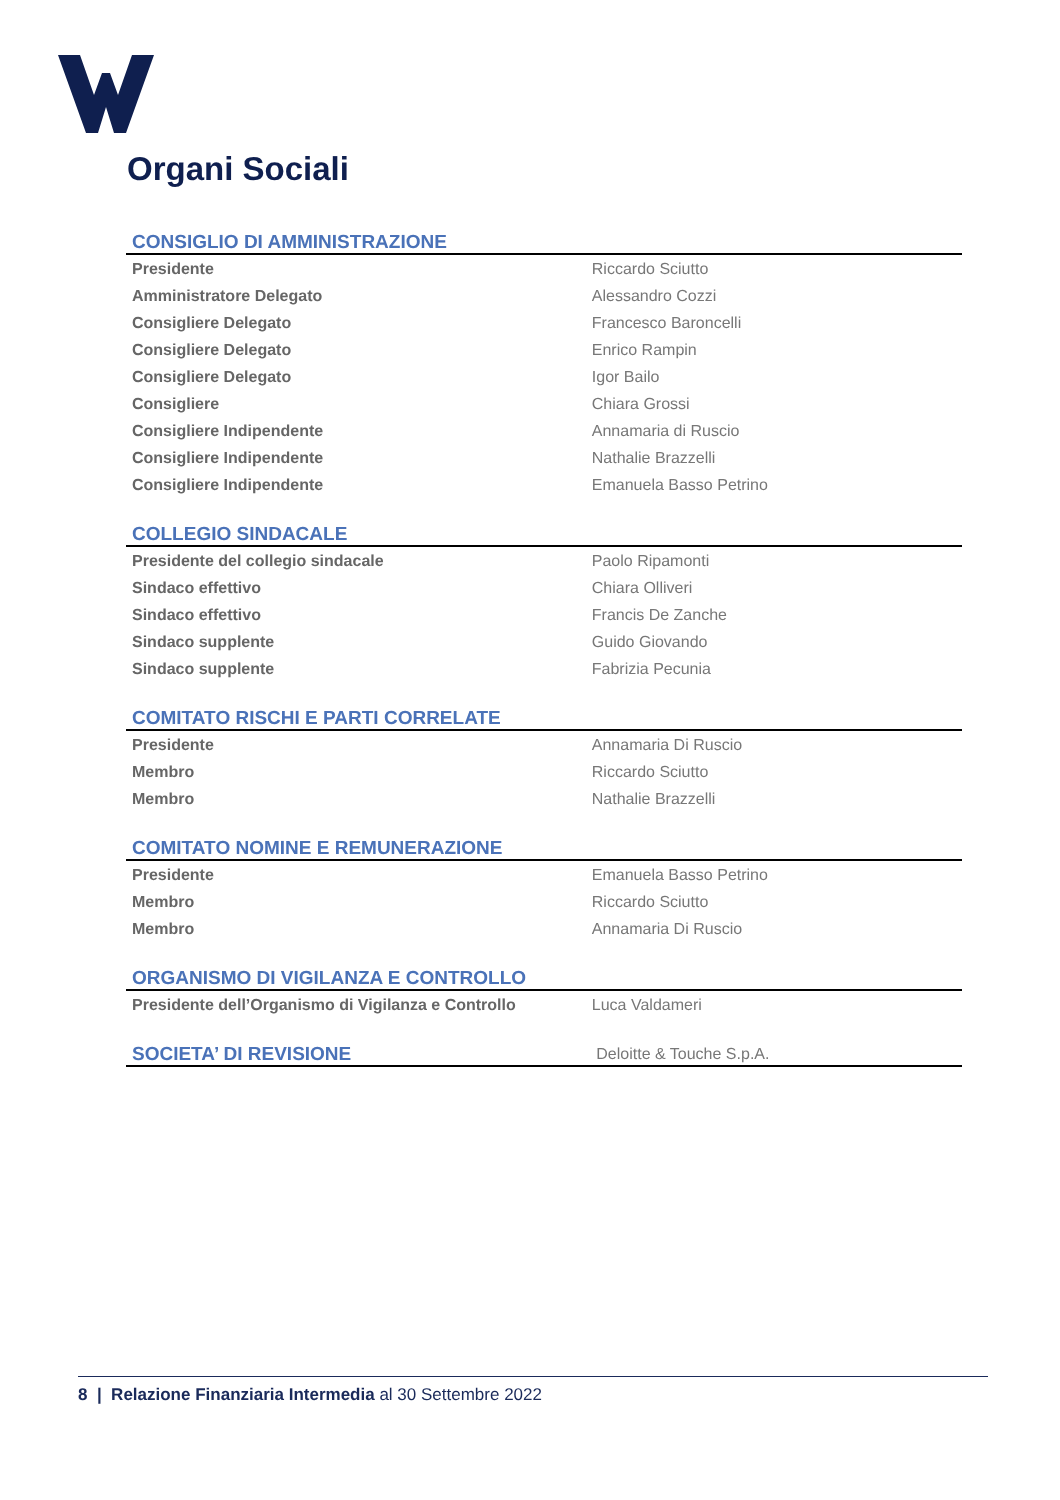Organi Sociali
| CONSIGLIO DI AMMINISTRAZIONE | |
| --- | --- |
| Presidente | Riccardo Sciutto |
| Amministratore Delegato | Alessandro Cozzi |
| Consigliere Delegato | Francesco Baroncelli |
| Consigliere Delegato | Enrico Rampin |
| Consigliere Delegato | Igor Bailo |
| Consigliere | Chiara Grossi |
| Consigliere Indipendente | Annamaria di Ruscio |
| Consigliere Indipendente | Nathalie Brazzelli |
| Consigliere Indipendente | Emanuela Basso Petrino |
| COLLEGIO SINDACALE | |
| --- | --- |
| Presidente del collegio sindacale | Paolo Ripamonti |
| Sindaco effettivo | Chiara Olliveri |
| Sindaco effettivo | Francis De Zanche |
| Sindaco supplente | Guido Giovando |
| Sindaco supplente | Fabrizia Pecunia |
| COMITATO RISCHI E PARTI CORRELATE | |
| --- | --- |
| Presidente | Annamaria Di Ruscio |
| Membro | Riccardo Sciutto |
| Membro | Nathalie Brazzelli |
| COMITATO NOMINE E REMUNERAZIONE | |
| --- | --- |
| Presidente | Emanuela Basso Petrino |
| Membro | Riccardo Sciutto |
| Membro | Annamaria Di Ruscio |
| ORGANISMO DI VIGILANZA E CONTROLLO | |
| --- | --- |
| Presidente dell’Organismo di Vigilanza e Controllo | Luca Valdameri |
| SOCIETA’ DI REVISIONE | Deloitte & Touche S.p.A. |
| --- | --- |
8 | Relazione Finanziaria Intermedia al 30 Settembre 2022